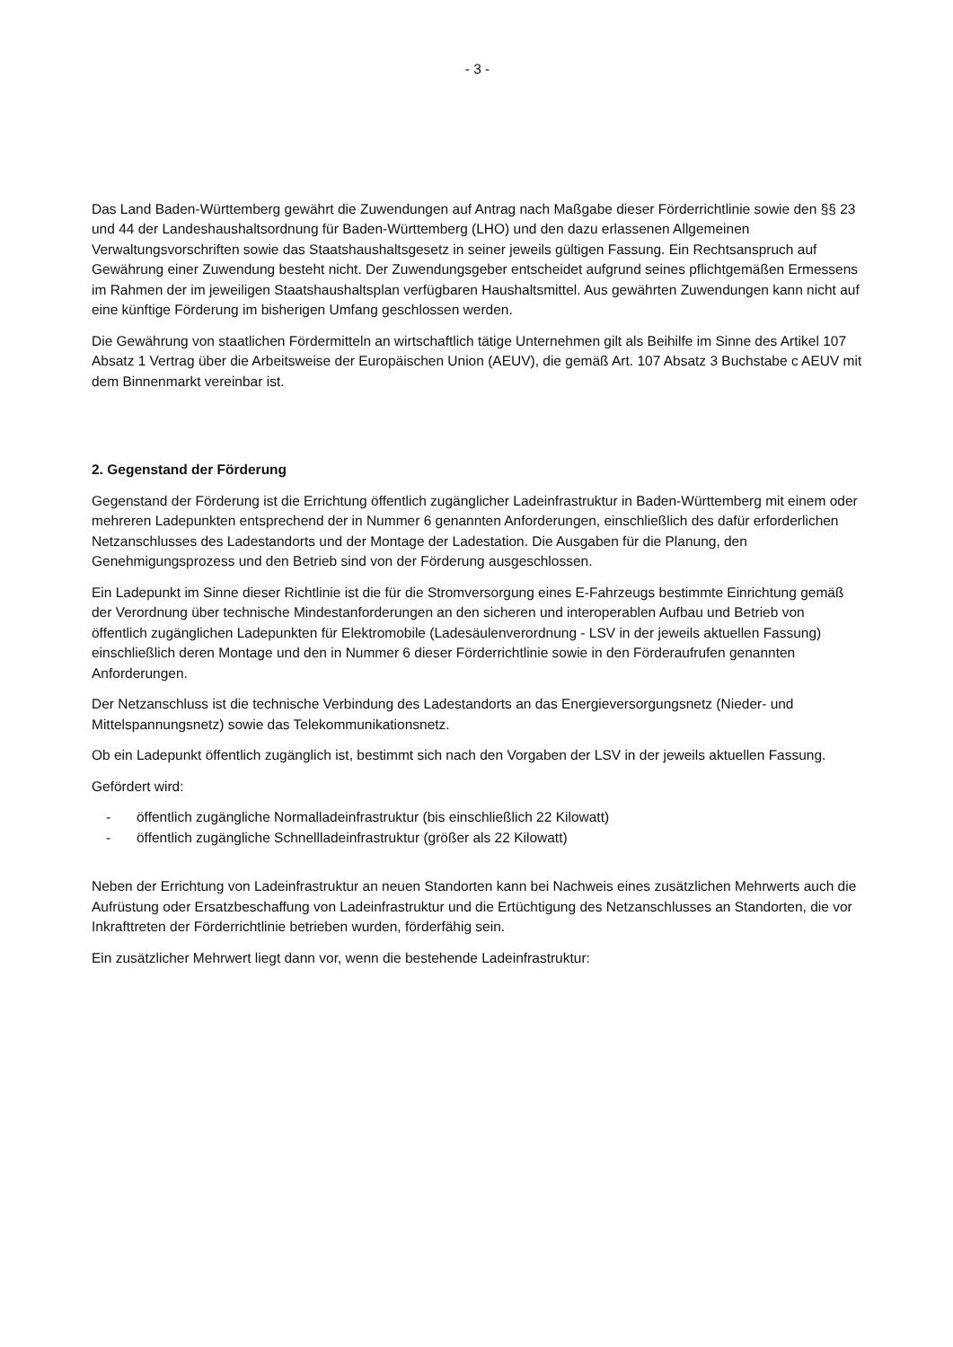- 3 -
Das Land Baden-Württemberg gewährt die Zuwendungen auf Antrag nach Maßgabe dieser Förderrichtlinie sowie den §§ 23 und 44 der Landeshaushaltsordnung für Baden-Württemberg (LHO) und den dazu erlassenen Allgemeinen Verwaltungsvorschriften sowie das Staatshaushaltsgesetz in seiner jeweils gültigen Fassung. Ein Rechtsanspruch auf Gewährung einer Zuwendung besteht nicht. Der Zuwendungsgeber entscheidet aufgrund seines pflichtgemäßen Ermessens im Rahmen der im jeweiligen Staatshaushaltsplan verfügbaren Haushaltsmittel. Aus gewährten Zuwendungen kann nicht auf eine künftige Förderung im bisherigen Umfang geschlossen werden.
Die Gewährung von staatlichen Fördermitteln an wirtschaftlich tätige Unternehmen gilt als Beihilfe im Sinne des Artikel 107 Absatz 1 Vertrag über die Arbeitsweise der Europäischen Union (AEUV), die gemäß Art. 107 Absatz 3 Buchstabe c AEUV mit dem Binnenmarkt vereinbar ist.
2. Gegenstand der Förderung
Gegenstand der Förderung ist die Errichtung öffentlich zugänglicher Ladeinfrastruktur in Baden-Württemberg mit einem oder mehreren Ladepunkten entsprechend der in Nummer 6 genannten Anforderungen, einschließlich des dafür erforderlichen Netzanschlusses des Ladestandorts und der Montage der Ladestation. Die Ausgaben für die Planung, den Genehmigungsprozess und den Betrieb sind von der Förderung ausgeschlossen.
Ein Ladepunkt im Sinne dieser Richtlinie ist die für die Stromversorgung eines E-Fahrzeugs bestimmte Einrichtung gemäß der Verordnung über technische Mindestanforderungen an den sicheren und interoperablen Aufbau und Betrieb von öffentlich zugänglichen Ladepunkten für Elektromobile (Ladesäulenverordnung - LSV in der jeweils aktuellen Fassung) einschließlich deren Montage und den in Nummer 6 dieser Förderrichtlinie sowie in den Förderaufrufen genannten Anforderungen.
Der Netzanschluss ist die technische Verbindung des Ladestandorts an das Energieversorgungsnetz (Nieder- und Mittelspannungsnetz) sowie das Telekommunikationsnetz.
Ob ein Ladepunkt öffentlich zugänglich ist, bestimmt sich nach den Vorgaben der LSV in der jeweils aktuellen Fassung.
Gefördert wird:
- öffentlich zugängliche Normalladeinfrastruktur (bis einschließlich 22 Kilowatt)
- öffentlich zugängliche Schnellladeinfrastruktur (größer als 22 Kilowatt)
Neben der Errichtung von Ladeinfrastruktur an neuen Standorten kann bei Nachweis eines zusätzlichen Mehrwerts auch die Aufrüstung oder Ersatzbeschaffung von Ladeinfrastruktur und die Ertüchtigung des Netzanschlusses an Standorten, die vor Inkrafttreten der Förderrichtlinie betrieben wurden, förderfähig sein.
Ein zusätzlicher Mehrwert liegt dann vor, wenn die bestehende Ladeinfrastruktur: